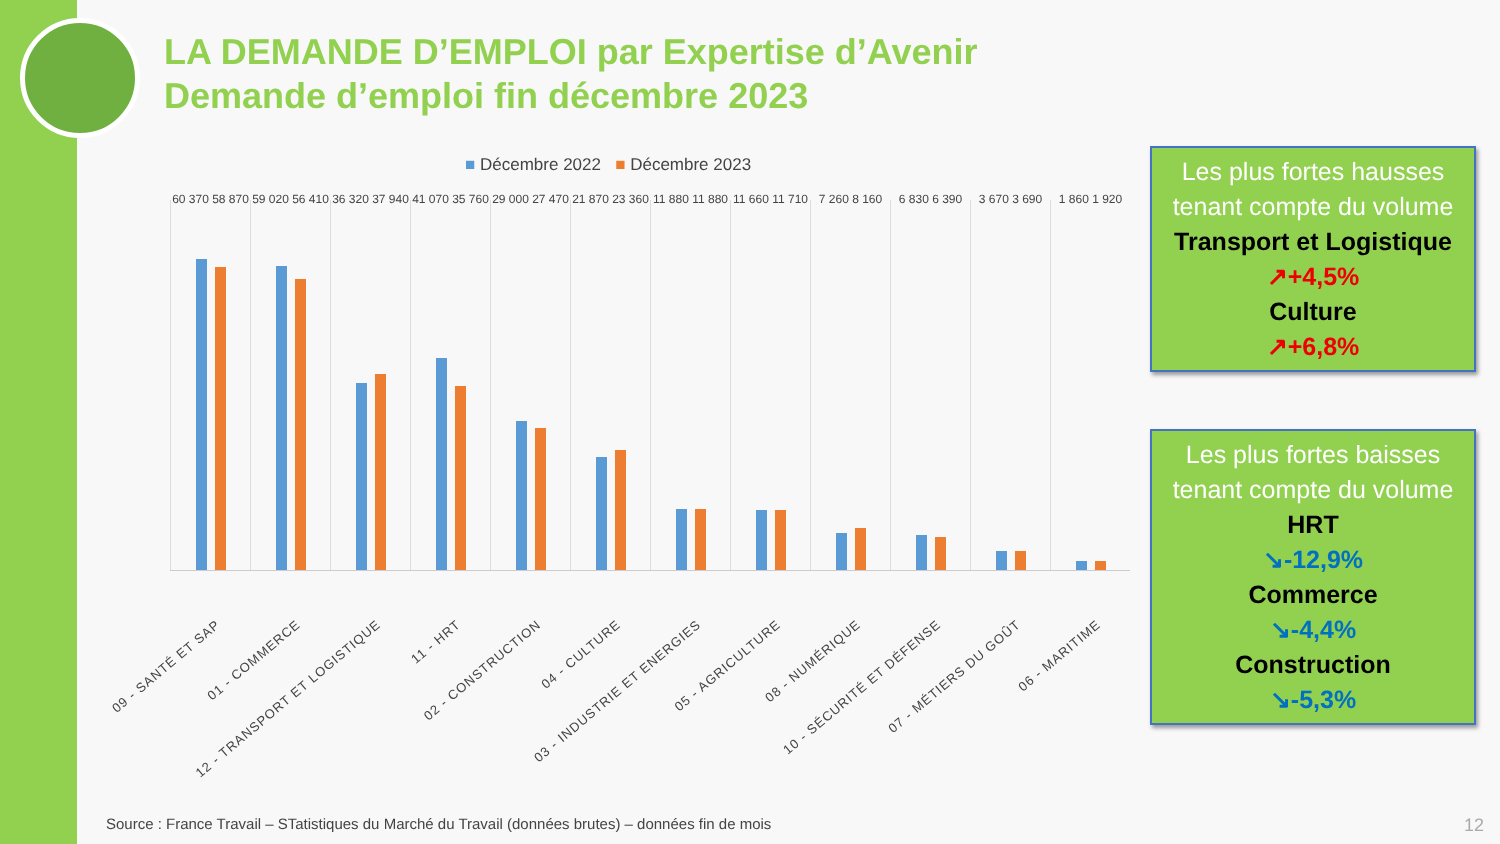LA DEMANDE D’EMPLOI par Expertise d’Avenir
Demande d’emploi fin décembre 2023
■ Décembre 2022 ■ Décembre 2023
60 370 58 870
09 - SANTÉ ET SAP
59 020 56 410
01 - COMMERCE
36 320 37 940
12 - TRANSPORT ET LOGISTIQUE
41 070 35 760
11 - HRT
29 000 27 470
02 - CONSTRUCTION
21 870 23 360
04 - CULTURE
11 880 11 880
03 - INDUSTRIE ET ENERGIES
11 660 11 710
05 - AGRICULTURE
7 260 8 160
08 - NUMÉRIQUE
6 830 6 390
10 - SÉCURITÉ ET DÉFENSE
3 670 3 690
07 - MÉTIERS DU GOÛT
1 860 1 920
06 - MARITIME
Les plus fortes hausses tenant compte du volume
Transport et Logistique
↗+4,5%
Culture
↗+6,8%
Les plus fortes baisses tenant compte du volume
HRT
↘-12,9%
Commerce
↘-4,4%
Construction
↘-5,3%
Source : France Travail – STatistiques du Marché du Travail (données brutes) – données fin de mois
12